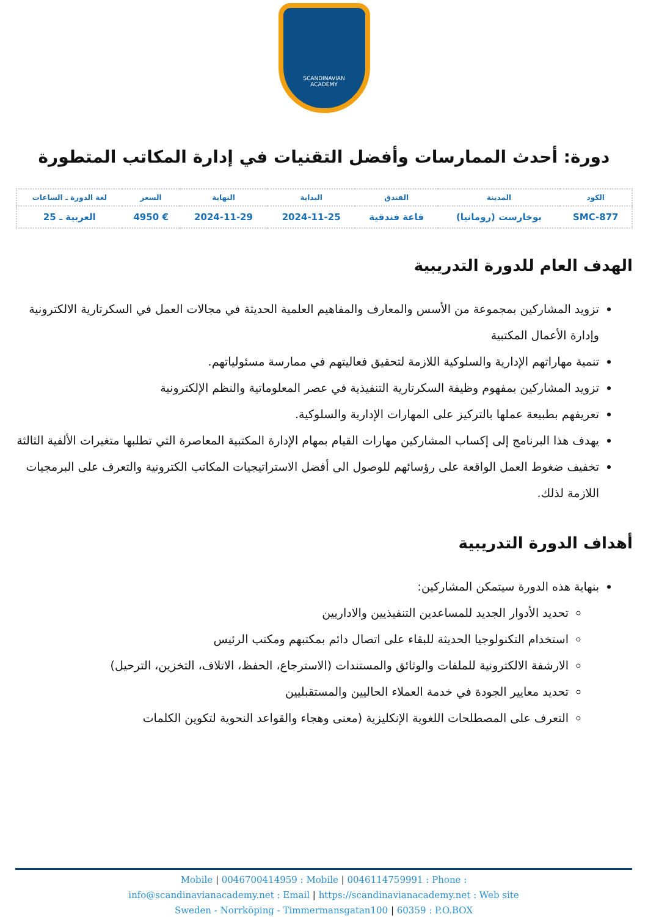SCANDINAVIAN
ACADEMY
دورة: أحدث الممارسات وأفضل التقنيات في إدارة المكاتب المتطورة
| الكود | المدينة | الفندق | البداية | النهاية | السعر | لغة الدورة ـ الساعات |
| --- | --- | --- | --- | --- | --- | --- |
| SMC-877 | بوخارست (رومانيا) | قاعة فندقية | 2024-11-25 | 2024-11-29 | € 4950 | العربية ـ 25 |
الهدف العام للدورة التدريبية
تزويد المشاركين بمجموعة من الأسس والمعارف والمفاهيم العلمية الحديثة في مجالات العمل في السكرتارية الالكترونية وإدارة الأعمال المكتبية
تنمية مهاراتهم الإدارية والسلوكية اللازمة لتحقيق فعاليتهم في ممارسة مسئولياتهم.
تزويد المشاركين بمفهوم وظيفة السكرتارية التنفيذية في عصر المعلوماتية والنظم الإلكترونية
تعريفهم بطبيعة عملها بالتركيز على المهارات الإدارية والسلوكية.
يهدف هذا البرنامج إلى إكساب المشاركين مهارات القيام بمهام الإدارة المكتبية المعاصرة التي تطلبها متغيرات الألفية الثالثة
تخفيف ضغوط العمل الواقعة على رؤسائهم للوصول الى أفضل الاستراتيجيات المكاتب الكترونية والتعرف على البرمجيات اللازمة لذلك.
أهداف الدورة التدريبية
بنهاية هذه الدورة سيتمكن المشاركين:
تحديد الأدوار الجديد للمساعدين التنفيذيين والاداريين
استخدام التكنولوجيا الحديثة للبقاء على اتصال دائم بمكتبهم ومكتب الرئيس
الارشفة الالكترونية للملفات والوثائق والمستندات (الاسترجاع، الحفظ، الاتلاف، التخزين، الترحيل)
تحديد معايير الجودة في خدمة العملاء الحاليين والمستقبليين
التعرف على المصطلحات اللغوية الإنكليزية (معنى وهجاء والقواعد النحوية لتكوين الكلمات
Mobile | 0046700414959 : Mobile | 0046114759991 : Phone :
info@scandinavianacademy.net : Email | https://scandinavianacademy.net : Web site
Sweden - Norrköping - Timmermansgatan100 | 60359 : P.O.BOX